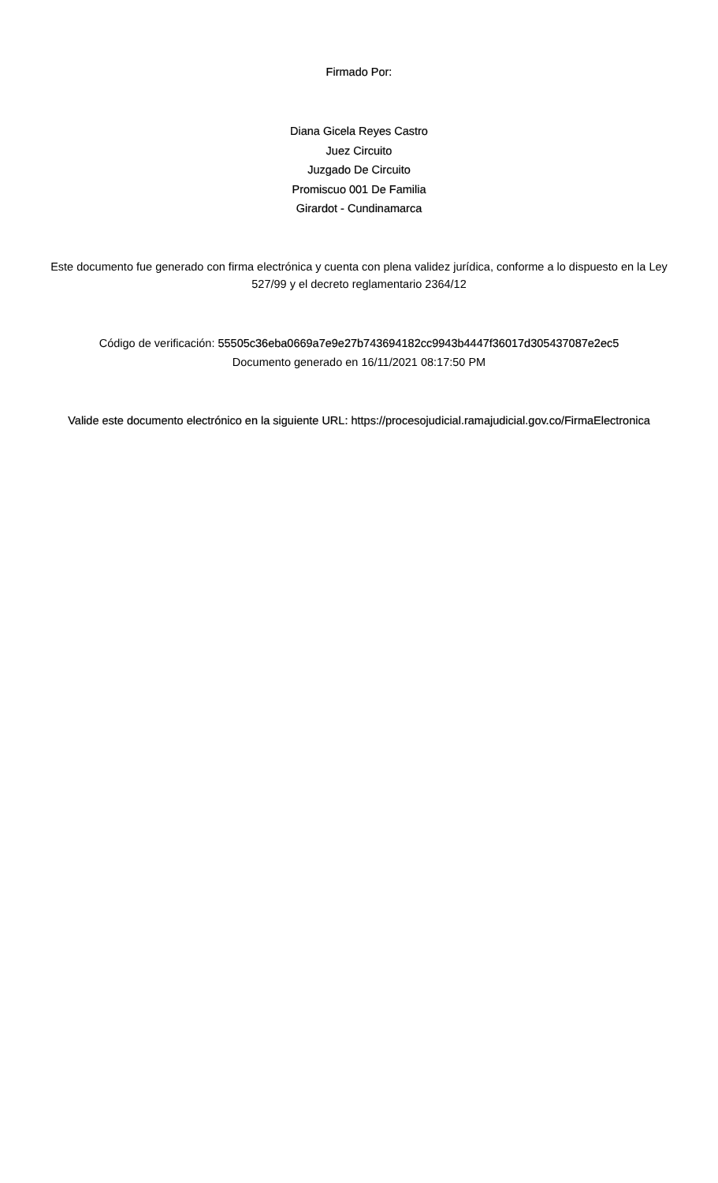Firmado Por:
Diana Gicela Reyes Castro
Juez Circuito
Juzgado De Circuito
Promiscuo 001 De Familia
Girardot - Cundinamarca
Este documento fue generado con firma electrónica y cuenta con plena validez jurídica, conforme a lo dispuesto en la Ley 527/99 y el decreto reglamentario 2364/12
Código de verificación: 55505c36eba0669a7e9e27b743694182cc9943b4447f36017d305437087e2ec5
Documento generado en 16/11/2021 08:17:50 PM
Valide este documento electrónico en la siguiente URL: https://procesojudicial.ramajudicial.gov.co/FirmaElectronica